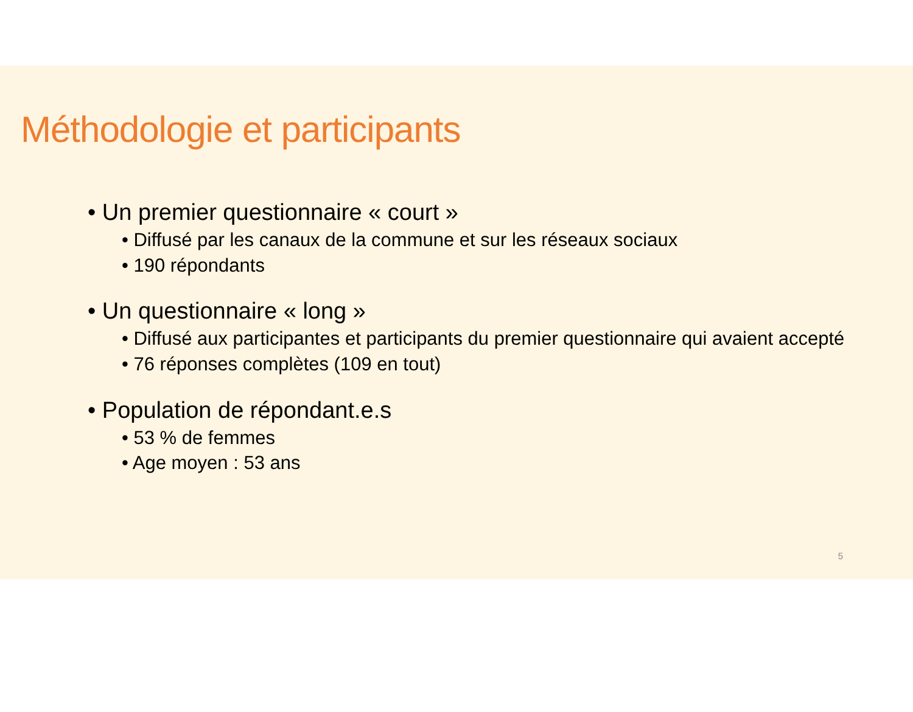Méthodologie et participants
• Un premier questionnaire « court »
• Diffusé par les canaux de la commune et sur les réseaux sociaux
• 190 répondants
• Un questionnaire « long »
• Diffusé aux participantes et participants du premier questionnaire qui avaient accepté
• 76 réponses complètes (109 en tout)
• Population de répondant.e.s
• 53 % de femmes
• Age moyen : 53 ans
5